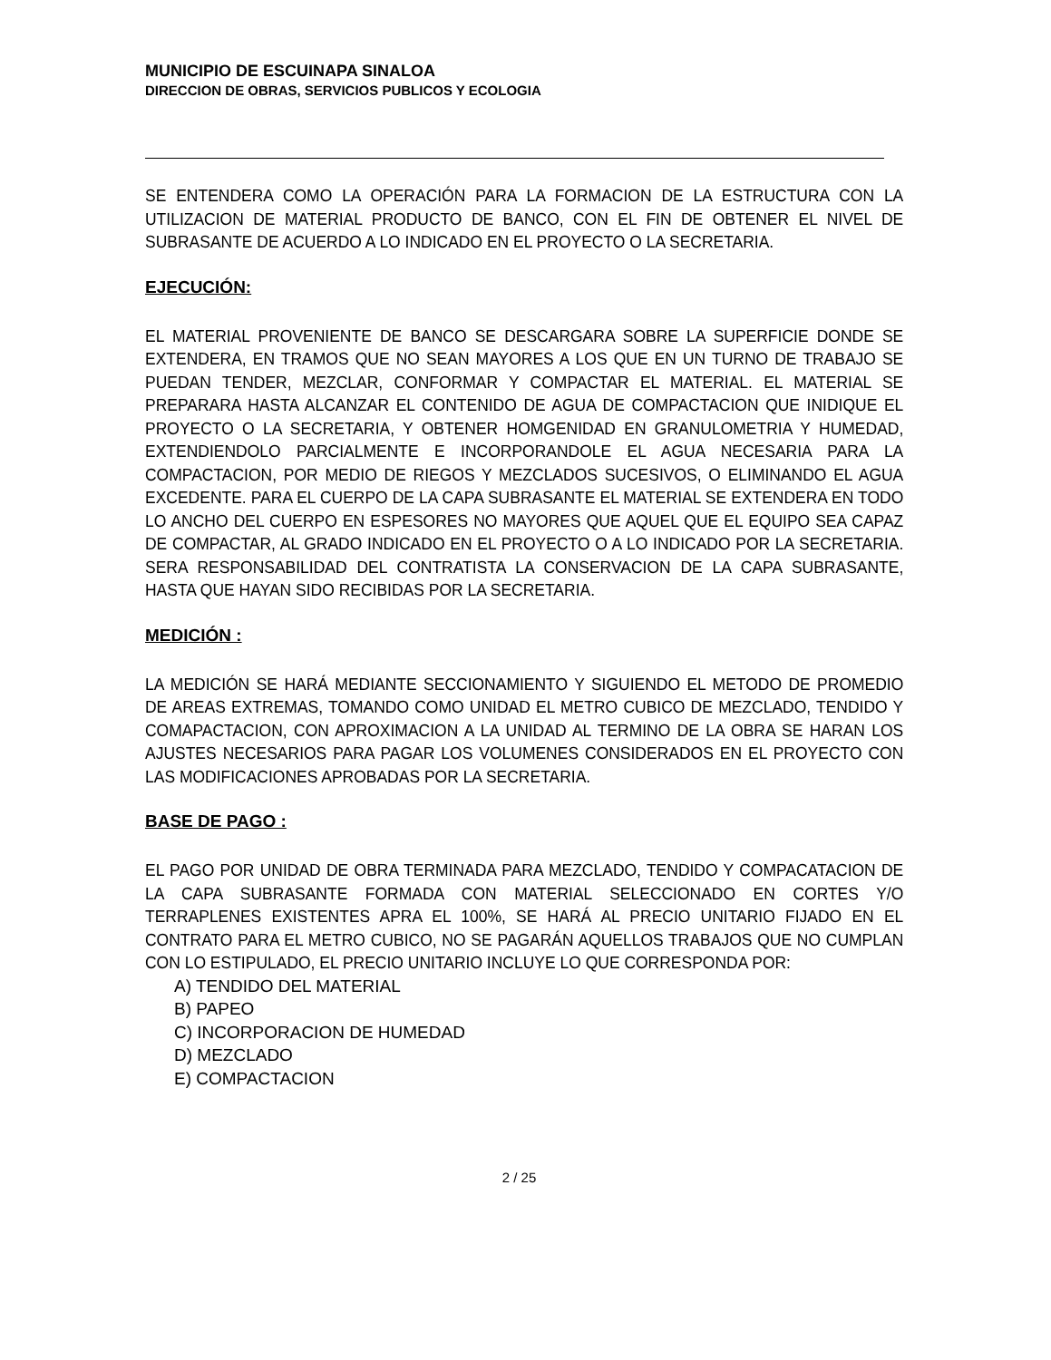MUNICIPIO DE ESCUINAPA SINALOA
DIRECCION DE OBRAS, SERVICIOS PUBLICOS Y ECOLOGIA
SE ENTENDERA COMO LA OPERACIÓN PARA LA FORMACION DE LA ESTRUCTURA CON LA UTILIZACION DE MATERIAL PRODUCTO DE BANCO, CON EL FIN DE OBTENER EL NIVEL DE SUBRASANTE DE ACUERDO A LO INDICADO EN EL PROYECTO O LA SECRETARIA.
EJECUCIÓN:
EL MATERIAL PROVENIENTE DE BANCO SE DESCARGARA SOBRE LA SUPERFICIE DONDE SE EXTENDERA, EN TRAMOS QUE NO SEAN MAYORES A LOS QUE EN UN TURNO DE TRABAJO SE PUEDAN TENDER, MEZCLAR, CONFORMAR Y COMPACTAR EL MATERIAL. EL MATERIAL SE PREPARARA HASTA ALCANZAR EL CONTENIDO DE AGUA DE COMPACTACION QUE INIDIQUE EL PROYECTO O LA SECRETARIA, Y OBTENER HOMGENIDAD EN GRANULOMETRIA Y HUMEDAD, EXTENDIENDOLO PARCIALMENTE E INCORPORANDOLE EL AGUA NECESARIA PARA LA COMPACTACION, POR MEDIO DE RIEGOS Y MEZCLADOS SUCESIVOS, O ELIMINANDO EL AGUA EXCEDENTE. PARA EL CUERPO DE LA CAPA SUBRASANTE EL MATERIAL SE EXTENDERA EN TODO LO ANCHO DEL CUERPO EN ESPESORES NO MAYORES QUE AQUEL QUE EL EQUIPO SEA CAPAZ DE COMPACTAR, AL GRADO INDICADO EN EL PROYECTO O A LO INDICADO POR LA SECRETARIA. SERA RESPONSABILIDAD DEL CONTRATISTA LA CONSERVACION DE LA CAPA SUBRASANTE, HASTA QUE HAYAN SIDO RECIBIDAS POR LA SECRETARIA.
MEDICIÓN :
LA MEDICIÓN SE HARÁ MEDIANTE SECCIONAMIENTO Y SIGUIENDO EL METODO DE PROMEDIO DE AREAS EXTREMAS, TOMANDO COMO UNIDAD EL METRO CUBICO DE MEZCLADO, TENDIDO Y COMAPACTACION, CON APROXIMACION A LA UNIDAD AL TERMINO DE LA OBRA SE HARAN LOS AJUSTES NECESARIOS PARA PAGAR LOS VOLUMENES CONSIDERADOS EN EL PROYECTO CON LAS MODIFICACIONES APROBADAS POR LA SECRETARIA.
BASE DE PAGO :
EL PAGO POR UNIDAD DE OBRA TERMINADA PARA MEZCLADO, TENDIDO Y COMPACATACION DE LA CAPA SUBRASANTE FORMADA CON MATERIAL SELECCIONADO EN CORTES Y/O TERRAPLENES EXISTENTES APRA EL 100%, SE HARÁ AL PRECIO UNITARIO FIJADO EN EL CONTRATO PARA EL METRO CUBICO, NO SE PAGARÁN AQUELLOS TRABAJOS QUE NO CUMPLAN CON LO ESTIPULADO, EL PRECIO UNITARIO INCLUYE LO QUE CORRESPONDA POR:
A) TENDIDO DEL MATERIAL
B) PAPEO
C) INCORPORACION DE HUMEDAD
D) MEZCLADO
E) COMPACTACION
2 / 25